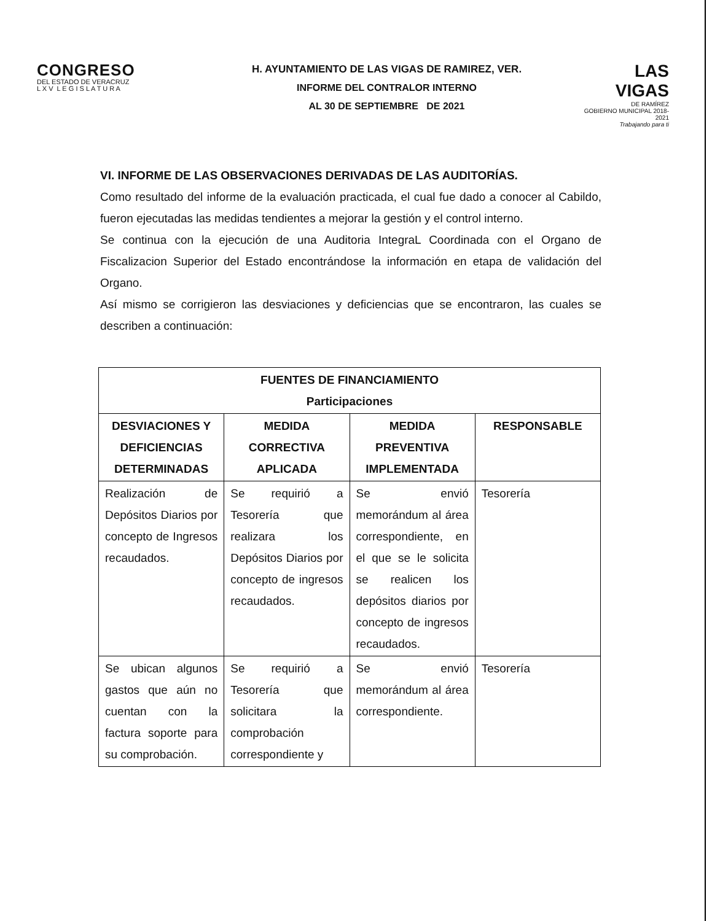CONGRESO
DEL ESTADO DE VERACRUZ
L X V L E G I S L A T U R A
LAS VIGAS
DE RAMÍREZ
GOBIERNO MUNICIPAL 2018-2021
Trabajando para ti
H. AYUNTAMIENTO DE LAS VIGAS DE RAMIREZ, VER.
INFORME DEL CONTRALOR INTERNO
AL 30 DE SEPTIEMBRE DE 2021
VI. INFORME DE LAS OBSERVACIONES DERIVADAS DE LAS AUDITORÍAS.
Como resultado del informe de la evaluación practicada, el cual fue dado a conocer al Cabildo, fueron ejecutadas las medidas tendientes a mejorar la gestión y el control interno.
Se continua con la ejecución de una Auditoria IntegraL Coordinada con el Organo de Fiscalizacion Superior del Estado encontrándose la información en etapa de validación del Organo.
Así mismo se corrigieron las desviaciones y deficiencias que se encontraron, las cuales se describen a continuación:
| FUENTES DE FINANCIAMIENTO Participaciones | | | |
| --- | --- | --- | --- |
| DESVIACIONES Y DEFICIENCIAS DETERMINADAS | MEDIDA CORRECTIVA APLICADA | MEDIDA PREVENTIVA IMPLEMENTADA | RESPONSABLE |
| Realización de Depósitos Diarios por concepto de Ingresos recaudados. | Se requirió a Tesorería que realizara los Depósitos Diarios por concepto de ingresos recaudados. | Se envió memorándum al área correspondiente, en el que se le solicita se realicen los depósitos diarios por concepto de ingresos recaudados. | Tesorería |
| Se ubican algunos gastos que aún no cuentan con la factura soporte para su comprobación. | Se requirió a Tesorería que solicitara la comprobación correspondiente y | Se envió memorándum al área correspondiente. | Tesorería |